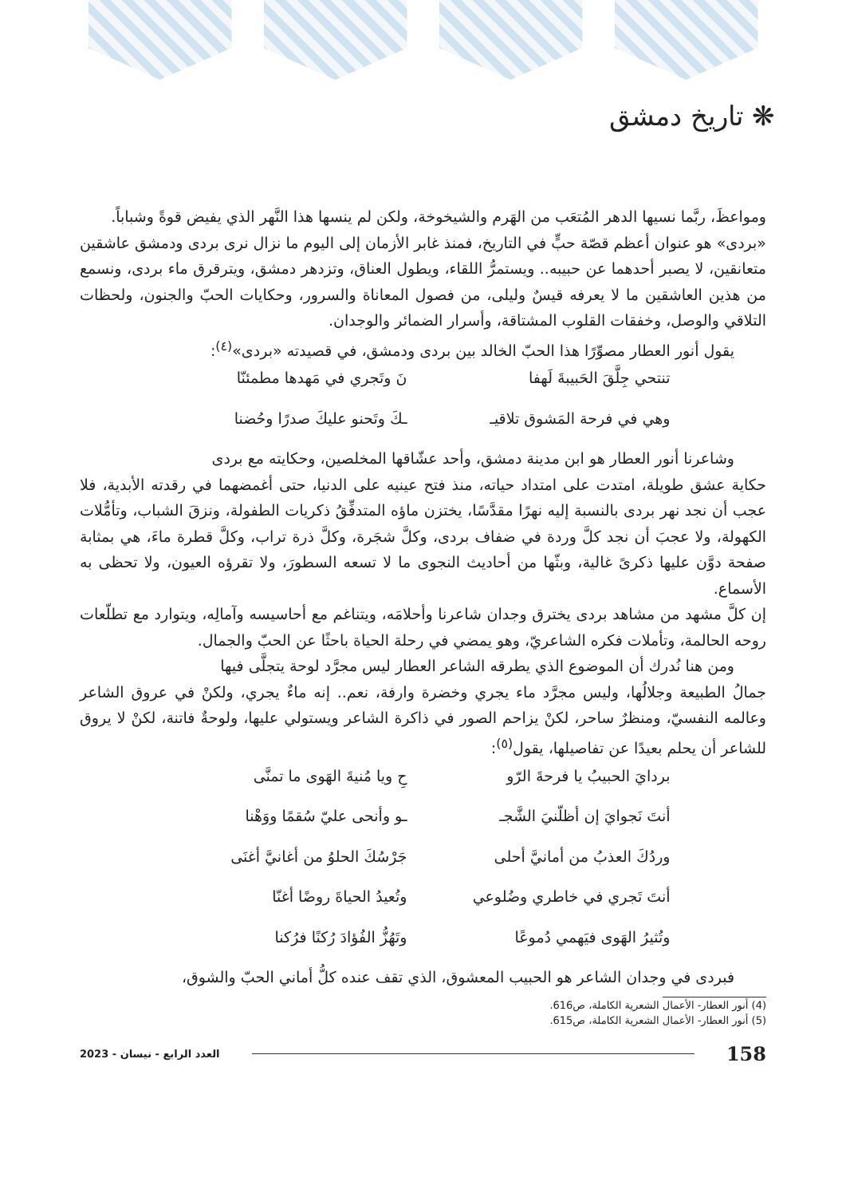❋ تاريخ دمشق
ومواعظَ، ربَّما نسيها الدهر المُتعَب من الهَرم والشيخوخة، ولكن لم ينسها هذا النَّهر الذي يفيض قوةً وشباباً.
«بردى» هو عنوان أعظم قصّة حبٍّ في التاريخ، فمنذ غابر الأزمان إلى اليوم ما نزال نرى بردى ودمشق عاشقين متعانقين، لا يصبر أحدهما عن حبيبه.. ويستمرُّ اللقاء، ويطول العناق، وتزدهر دمشق، ويترقرق ماء بردى، ونسمع من هذين العاشقين ما لا يعرفه قيسٌ وليلى، من فصول المعاناة والسرور، وحكايات الحبّ والجنون، ولحظات التلاقي والوصل، وخفقات القلوب المشتاقة، وأسرار الضمائر والوجدان.
يقول أنور العطار مصوِّرًا هذا الحبّ الخالد بين بردى ودمشق، في قصيدته «بردى»<sup>(٤)</sup>:
تنتحي جِلَّقَ الحَبيبةَ لَهفا نَ وتَجري في مَهدها مطمئنّا
وهي في فرحة المَشوق تلاقيـ ـكَ وتَحنو عليكَ صدرًا وحُضنا
وشاعرنا أنور العطار هو ابن مدينة دمشق، وأحد عشّاقها المخلصين، وحكايته مع بردى
حكاية عشق طويلة، امتدت على امتداد حياته، منذ فتح عينيه على الدنيا، حتى أغمضهما في رقدته الأبدية، فلا عجب أن نجد نهر بردى بالنسبة إليه نهرًا مقدَّسًا، يختزن ماؤه المتدفِّقُ ذكريات الطفولة، ونزقَ الشباب، وتأمُّلات الكهولة، ولا عجبَ أن نجد كلَّ وردة في ضفاف بردى، وكلَّ شجَرة، وكلَّ ذرة تراب، وكلَّ قطرة ماءَ، هي بمثابة صفحة دوَّن عليها ذكرىً غالية، وبثّها من أحاديث النجوى ما لا تسعه السطورَ، ولا تقرؤه العيون، ولا تحظى به الأسماع.
إن كلَّ مشهد من مشاهد بردى يخترق وجدان شاعرنا وأحلامَه، ويتناغم مع أحاسيسه وآمالِه، ويتوارد مع تطلّعات روحه الحالمة، وتأملات فكره الشاعريّ، وهو يمضي في رحلة الحياة باحثًا عن الحبّ والجمال.
ومن هنا نُدرك أن الموضوع الذي يطرقه الشاعر العطار ليس مجرَّد لوحة يتجلَّى فيها
جمالُ الطبيعة وجلالُها، وليس مجرَّد ماء يجري وخضرة وارفة، نعم.. إنه ماءٌ يجري، ولكنْ في عروق الشاعر وعالمه النفسيّ، ومنظرٌ ساحر، لكنْ يزاحم الصور في ذاكرة الشاعر ويستولي عليها، ولوحةٌ فاتنة، لكنْ لا يروق للشاعر أن يحلم بعيدًا عن تفاصيلها، يقول<sup>(٥)</sup>:
بردايَ الحبيبُ يا فرحةَ الرّو حِ ويا مُنيةَ الهَوى ما تمنَّى
أنتَ نَجوايَ إن أظلّنيَ الشَّجـ ـو وأنحى عليّ سُقمًا ووَهْنا
وردُكَ العذبُ من أمانيَّ أحلى جَرْسُكَ الحلوُ من أغانيَّ أغنَى
أنتَ تَجري في خاطري وضُلوعي وتُعيدُ الحياةَ روضًا أغنّا
وتُثيرُ الهَوى فيَهمي دُموعًا وتَهُزُّ الفُؤادَ رُكنًا فرُكنا
فبردى في وجدان الشاعر هو الحبيب المعشوق، الذي تقف عنده كلُّ أماني الحبّ والشوق،
(4) أنور العطار- الأعمال الشعرية الكاملة، ص616.
(5) أنور العطار- الأعمال الشعرية الكاملة، ص615.
158
العدد الرابع - نيسان - 2023